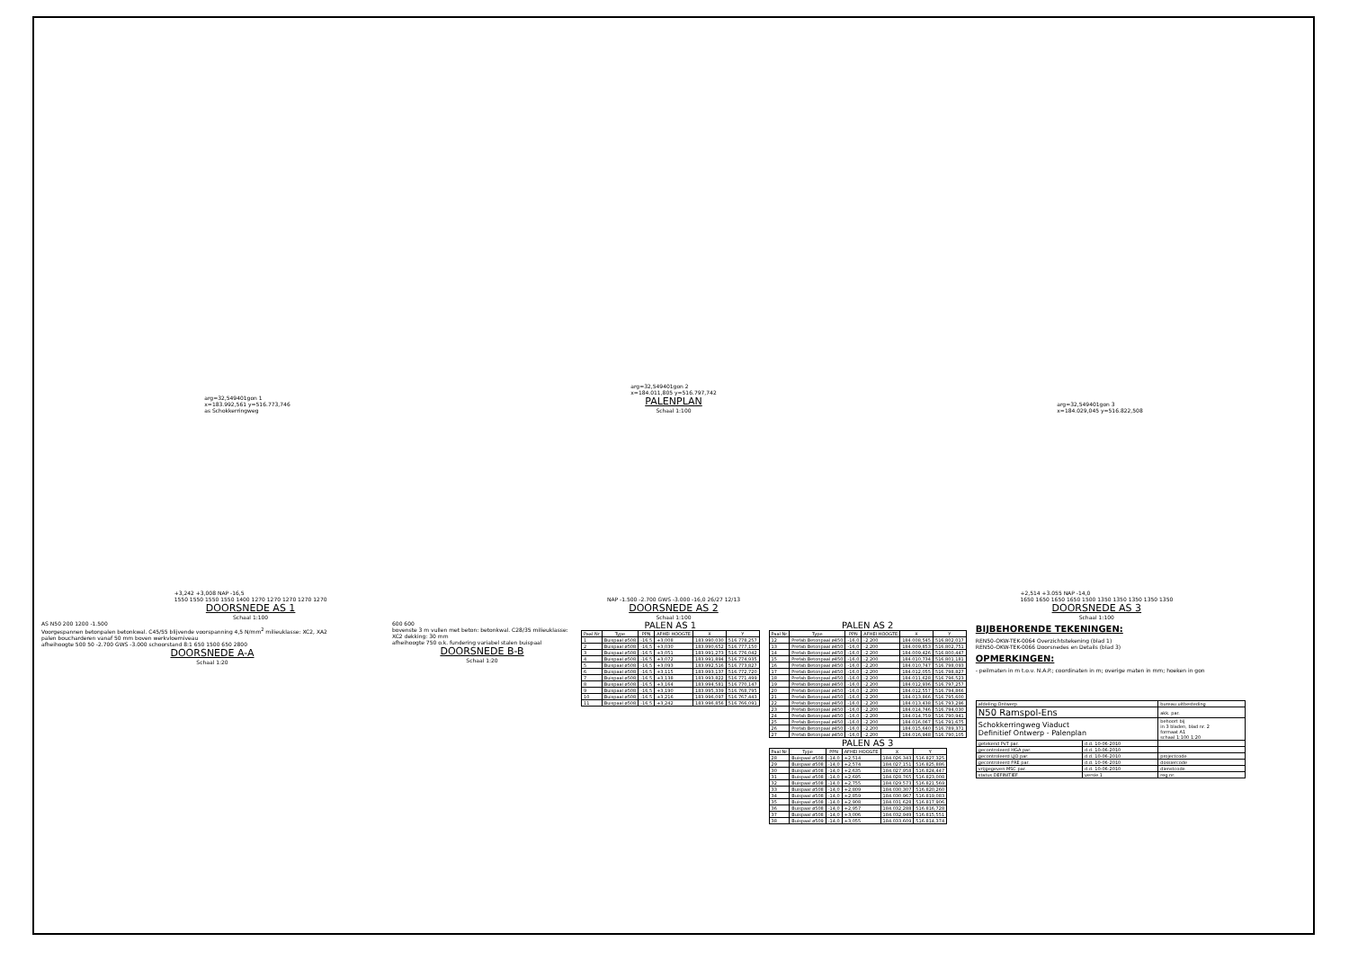arg=32,549401gon 1
x=183.992,561 y=516.773,746
as Schokkerringweg
arg=32,549401gon 2
x=184.011,805 y=516.797,742
PALENPLAN
Schaal 1:100
arg=32,549401gon 3
x=184.029,045 y=516.822,508
+3,242 +3,008 NAP -16,5
1550 1550 1550 1550 1400 1270 1270 1270 1270 1270
DOORSNEDE AS 1
Schaal 1:100
NAP -1.500 -2.700 GWS -3.000 -16,0 26/27 12/13
DOORSNEDE AS 2
Schaal 1:100
+2,514 +3.055 NAP -14,0
1650 1650 1650 1650 1500 1350 1350 1350 1350 1350
DOORSNEDE AS 3
Schaal 1:100
AS N50 200 1200 -1.500
Voorgespannen betonpalen betonkwal. C45/55 blijvende voorspanning 4,5 N/mm<sup>2</sup> milieuklasse: XC2, XA2
palen boucharderen vanaf 50 mm boven werkvloerniveau
afheihoogte 500 50 -2.700 GWS -3.000 schoorstand 8:1 650 1500 650 2800
DOORSNEDE A-A
Schaal 1:20
600 600
bovenste 3 m vullen met beton: betonkwal. C28/35 milieuklasse: XC2 dekking: 30 mm
afheihoogte 750 o.k. fundering variabel stalen buispaal
DOORSNEDE B-B
Schaal 1:20
PALEN AS 1
| Paal Nr | Type | PPN | AFHEI HOOGTE | X | Y |
| --- | --- | --- | --- | --- | --- |
| 1 | Buispaal ø508 | -16,5 | +3,008 | 183.990,030 | 516.778,257 |
| 2 | Buispaal ø508 | -16,5 | +3,030 | 183.990,652 | 516.777,150 |
| 3 | Buispaal ø508 | -16,5 | +3,051 | 183.991,273 | 516.776,042 |
| 4 | Buispaal ø508 | -16,5 | +3,072 | 183.991,894 | 516.774,935 |
| 5 | Buispaal ø508 | -16,5 | +3,093 | 183.992,516 | 516.773,827 |
| 6 | Buispaal ø508 | -16,5 | +3,115 | 183.993,137 | 516.772,720 |
| 7 | Buispaal ø508 | -16,5 | +3,138 | 183.993,822 | 516.771,499 |
| 8 | Buispaal ø508 | -16,5 | +3,164 | 183.994,581 | 516.770,147 |
| 9 | Buispaal ø508 | -16,5 | +3,190 | 183.995,339 | 516.768,795 |
| 10 | Buispaal ø508 | -16,5 | +3,216 | 183.996,097 | 516.767,443 |
| 11 | Buispaal ø508 | -16,5 | +3,242 | 183.996,856 | 516.766,091 |
PALEN AS 2
| Paal Nr | Type | PPN | AFHEI HOOGTE | X | Y |
| --- | --- | --- | --- | --- | --- |
| 12 | Prefab Betonpaal ø450 | -16,0 | -2,200 | 184.008,545 | 516.802,017 |
| 13 | Prefab Betonpaal ø450 | -16,0 | -2,200 | 184.009,853 | 516.802,751 |
| 14 | Prefab Betonpaal ø450 | -16,0 | -2,200 | 184.009,426 | 516.800,447 |
| 15 | Prefab Betonpaal ø450 | -16,0 | -2,200 | 184.010,734 | 516.801,181 |
| 16 | Prefab Betonpaal ø450 | -16,0 | -2,200 | 184.010,747 | 516.798,093 |
| 17 | Prefab Betonpaal ø450 | -16,0 | -2,200 | 184.012,055 | 516.798,827 |
| 18 | Prefab Betonpaal ø450 | -16,0 | -2,200 | 184.011,628 | 516.796,523 |
| 19 | Prefab Betonpaal ø450 | -16,0 | -2,200 | 184.012,936 | 516.797,257 |
| 20 | Prefab Betonpaal ø450 | -16,0 | -2,200 | 184.012,557 | 516.794,866 |
| 21 | Prefab Betonpaal ø450 | -16,0 | -2,200 | 184.013,866 | 516.795,600 |
| 22 | Prefab Betonpaal ø450 | -16,0 | -2,200 | 184.013,438 | 516.793,296 |
| 23 | Prefab Betonpaal ø450 | -16,0 | -2,200 | 184.014,746 | 516.794,030 |
| 24 | Prefab Betonpaal ø450 | -16,0 | -2,200 | 184.014,759 | 516.790,941 |
| 25 | Prefab Betonpaal ø450 | -16,0 | -2,200 | 184.016,067 | 516.791,675 |
| 26 | Prefab Betonpaal ø450 | -16,0 | -2,200 | 184.015,640 | 516.789,371 |
| 27 | Prefab Betonpaal ø450 | -16,0 | -2,200 | 184.016,948 | 516.790,105 |
PALEN AS 3
| Paal Nr | Type | PPN | AFHEI HOOGTE | X | Y |
| --- | --- | --- | --- | --- | --- |
| 28 | Buispaal ø508 | -14,0 | +2,514 | 184.026,343 | 516.827,325 |
| 29 | Buispaal ø508 | -14,0 | +2,574 | 184.027,151 | 516.825,886 |
| 30 | Buispaal ø508 | -14,0 | +2,635 | 184.027,958 | 516.824,447 |
| 31 | Buispaal ø508 | -14,0 | +2,695 | 184.028,765 | 516.823,008 |
| 32 | Buispaal ø508 | -14,0 | +2,755 | 184.029,573 | 516.821,569 |
| 33 | Buispaal ø508 | -14,0 | +2,809 | 184.030,307 | 516.820,260 |
| 34 | Buispaal ø508 | -14,0 | +2,859 | 184.030,967 | 516.819,083 |
| 35 | Buispaal ø508 | -14,0 | +2,908 | 184.031,628 | 516.817,906 |
| 36 | Buispaal ø508 | -14,0 | +2,957 | 184.032,288 | 516.816,728 |
| 37 | Buispaal ø508 | -14,0 | +3,006 | 184.032,949 | 516.815,551 |
| 38 | Buispaal ø509 | -14,0 | +3,055 | 184.033,609 | 516.814,374 |
BIJBEHORENDE TEKENINGEN:
REN50-OKW-TEK-0064 Overzichtstekening (blad 1)
REN50-OKW-TEK-0066 Doorsnedes en Details (blad 3)
OPMERKINGEN:
- peilmaten in m t.o.v. N.A.P.; coordinaten in m; overige maten in mm; hoeken in gon
| afdeling Ontwerp | | | bureau uitbesteding |
| N50 Ramspol-Ens | | | akk. par. |
| Schokkerringweg Viaduct Definitief Ontwerp - Palenplan | | | behoort bij in 3 bladen, blad nr. 2 formaat A1 schaal 1:100 1:20 |
| getekend PvT par. | d.d. 10-06-2010 | | |
| gecontroleerd HGA par. | d.d. 10-06-2010 | | |
| gecontroleerd LJO par. | d.d. 10-06-2010 | projectcode | |
| gecontroleerd FRE par. | d.d. 10-06-2010 | dossiercode | |
| vrijgegeven MSC par. | d.d. 10-06-2010 | dienstcode | |
| status DEFINITIEF | versie 1 | reg.nr. | |